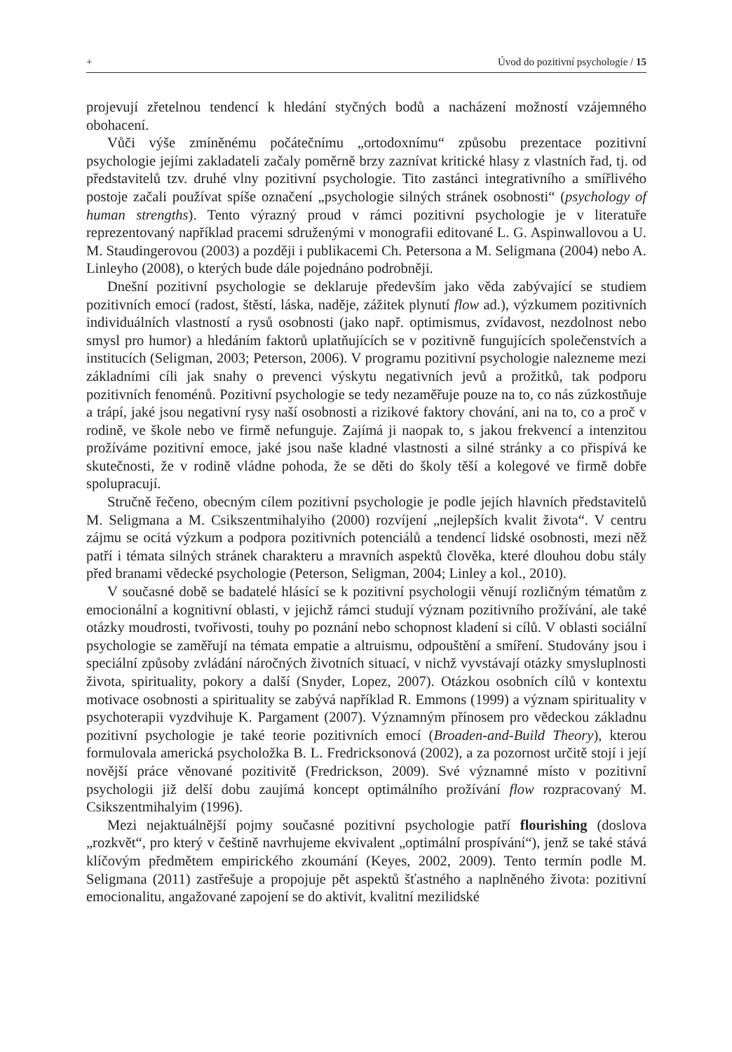+ Úvod do pozitivní psychologie / 15
projevují zřetelnou tendencí k hledání styčných bodů a nacházení možností vzájemného obohacení.
Vůči výše zmíněnému počátečnímu „ortodoxnímu“ způsobu prezentace pozitivní psychologie jejími zakladateli začaly poměrně brzy zaznívat kritické hlasy z vlastních řad, tj. od představitelů tzv. druhé vlny pozitivní psychologie. Tito zastánci integrativního a smířlivého postoje začali používat spíše označení „psychologie silných stránek osobnosti“ (psychology of human strengths). Tento výrazný proud v rámci pozitivní psychologie je v literatuře reprezentovaný například pracemi sdruženými v monografii editované L. G. Aspinwallovou a U. M. Staudingerovou (2003) a později i publikacemi Ch. Petersona a M. Seligmana (2004) nebo A. Linleyho (2008), o kterých bude dále pojednáno podrobněji.
Dnešní pozitivní psychologie se deklaruje především jako věda zabývající se studiem pozitivních emocí (radost, štěstí, láska, naděje, zážitek plynutí flow ad.), výzkumem pozitivních individuálních vlastností a rysů osobnosti (jako např. optimismus, zvídavost, nezdolnost nebo smysl pro humor) a hledáním faktorů uplatňujících se v pozitivně fungujících společenstvích a institucích (Seligman, 2003; Peterson, 2006). V programu pozitivní psychologie nalezneme mezi základními cíli jak snahy o prevenci výskytu negativních jevů a prožitků, tak podporu pozitivních fenoménů. Pozitivní psychologie se tedy nezaměřuje pouze na to, co nás zúzkostňuje a trápí, jaké jsou negativní rysy naší osobnosti a rizikové faktory chování, ani na to, co a proč v rodině, ve škole nebo ve firmě nefunguje. Zajímá ji naopak to, s jakou frekvencí a intenzitou prožíváme pozitivní emoce, jaké jsou naše kladné vlastnosti a silné stránky a co přispívá ke skutečnosti, že v rodině vládne pohoda, že se děti do školy těší a kolegové ve firmě dobře spolupracují.
Stručně řečeno, obecným cílem pozitivní psychologie je podle jejích hlavních představitelů M. Seligmana a M. Csikszentmihalyiho (2000) rozvíjení „nejlepších kvalit života“. V centru zájmu se ocitá výzkum a podpora pozitivních potenciálů a tendencí lidské osobnosti, mezi něž patří i témata silných stránek charakteru a mravních aspektů člověka, které dlouhou dobu stály před branami vědecké psychologie (Peterson, Seligman, 2004; Linley a kol., 2010).
V současné době se badatelé hlásící se k pozitivní psychologii věnují rozličným tématům z emocionální a kognitivní oblasti, v jejichž rámci studují význam pozitivního prožívání, ale také otázky moudrosti, tvořivosti, touhy po poznání nebo schopnost kladení si cílů. V oblasti sociální psychologie se zaměřují na témata empatie a altruismu, odpouštění a smíření. Studovány jsou i speciální způsoby zvládání náročných životních situací, v nichž vyvstávají otázky smysluplnosti života, spirituality, pokory a další (Snyder, Lopez, 2007). Otázkou osobních cílů v kontextu motivace osobnosti a spirituality se zabývá například R. Emmons (1999) a význam spirituality v psychoterapii vyzdvihuje K. Pargament (2007). Významným přínosem pro vědeckou základnu pozitivní psychologie je také teorie pozitivních emocí (Broaden-and-Build Theory), kterou formulovala americká psycholožka B. L. Fredricksonová (2002), a za pozornost určitě stojí i její novější práce věnované pozitivitě (Fredrickson, 2009). Své významné místo v pozitivní psychologii již delší dobu zaujímá koncept optimálního prožívání flow rozpracovaný M. Csikszentmihalyim (1996).
Mezi nejaktuálnější pojmy současné pozitivní psychologie patří flourishing (doslova „rozkvět“, pro který v češtině navrhujeme ekvivalent „optimální prospívání“), jenž se také stává klíčovým předmětem empirického zkoumání (Keyes, 2002, 2009). Tento termín podle M. Seligmana (2011) zastřešuje a propojuje pět aspektů šťastného a naplněného života: pozitivní emocionalitu, angažované zapojení se do aktivit, kvalitní mezilidské